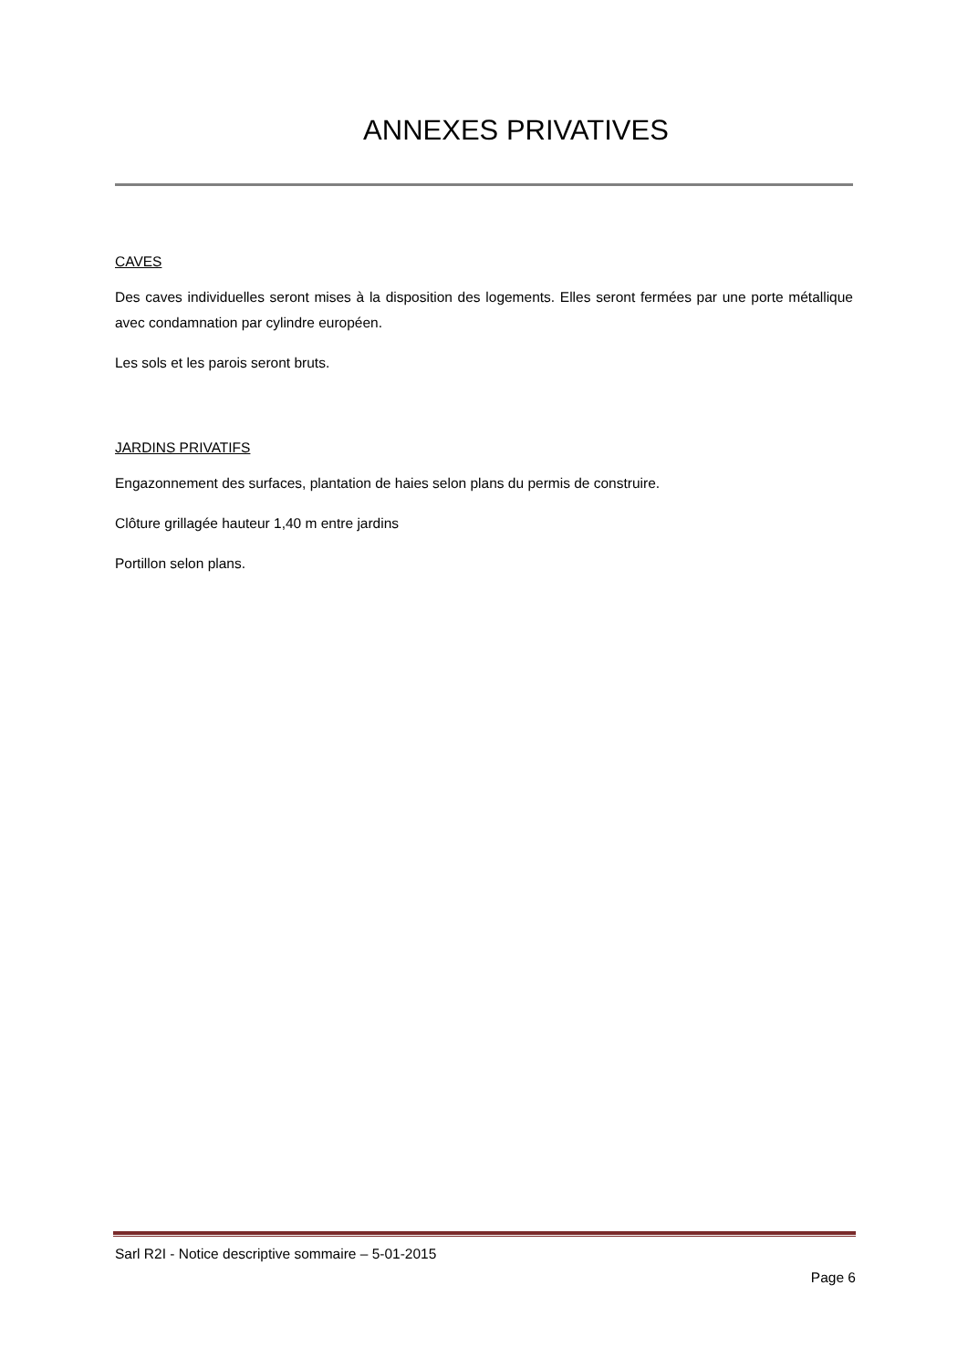ANNEXES PRIVATIVES
CAVES
Des caves individuelles seront mises à la disposition des logements. Elles seront fermées par une porte métallique avec condamnation par cylindre européen.
Les sols et les parois seront bruts.
JARDINS PRIVATIFS
Engazonnement des surfaces, plantation de haies selon plans du permis de construire.
Clôture grillagée hauteur 1,40 m entre jardins
Portillon selon plans.
Sarl R2I - Notice descriptive sommaire – 5-01-2015
Page 6